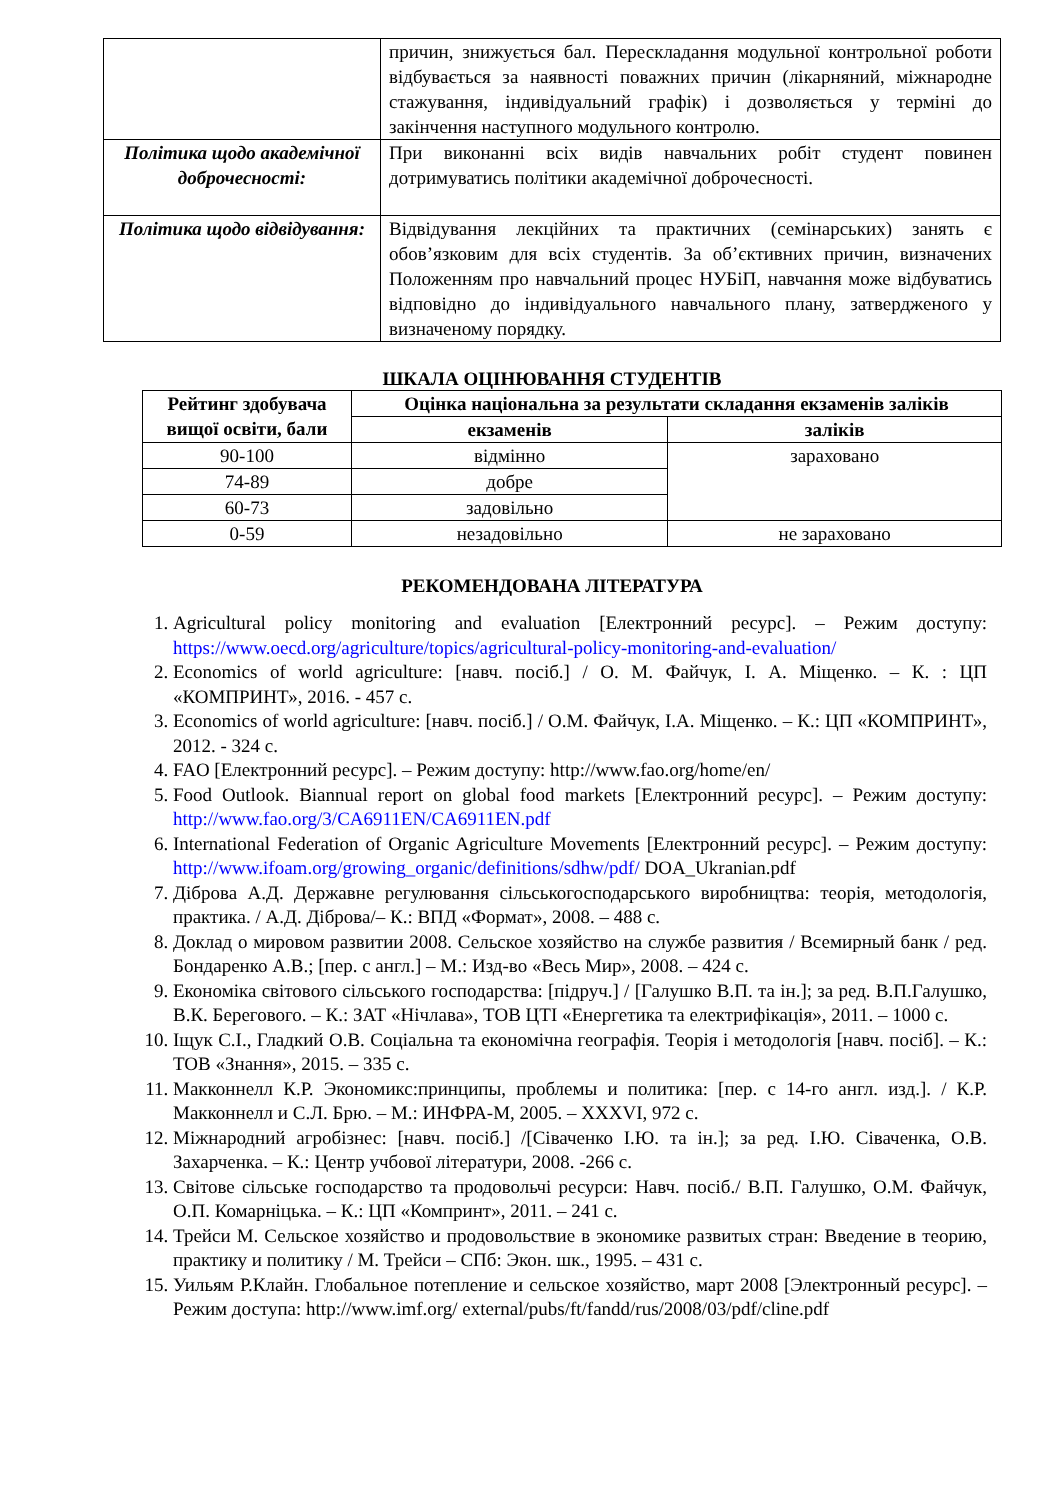| | причин, знижується бал. Перескладання модульної контрольної роботи відбувається за наявності поважних причин (лікарняний, міжнародне стажування, індивідуальний графік) і дозволяється у терміні до закінчення наступного модульного контролю. |
| Політика щодо академічної доброчесності: | При виконанні всіх видів навчальних робіт студент повинен дотримуватись політики академічної доброчесності. |
| Політика щодо відвідування: | Відвідування лекційних та практичних (семінарських) занять є обов’язковим для всіх студентів. За об’єктивних причин, визначених Положенням про навчальний процес НУБіП, навчання може відбуватись відповідно до індивідуального навчального плану, затвердженого у визначеному порядку. |
ШКАЛА ОЦІНЮВАННЯ СТУДЕНТІВ
| Рейтинг здобувача вищої освіти, бали | Оцінка національна за результати складання екзаменів заліків | |
| --- | --- | --- |
| | екзаменів | заліків |
| 90-100 | відмінно | зараховано |
| 74-89 | добре | |
| 60-73 | задовільно | |
| 0-59 | незадовільно | не зараховано |
РЕКОМЕНДОВАНА ЛІТЕРАТУРА
1. Agricultural policy monitoring and evaluation [Електронний ресурс]. – Режим доступу: https://www.oecd.org/agriculture/topics/agricultural-policy-monitoring-and-evaluation/
2. Economics of world agriculture: [навч. посіб.] / О. М. Файчук, І. А. Міщенко. – К. : ЦП «КОМПРИНТ», 2016. - 457 с.
3. Economics of world agriculture: [навч. посіб.] / О.М. Файчук, І.А. Міщенко. – К.: ЦП «КОМПРИНТ», 2012. - 324 с.
4. FAO [Електронний ресурс]. – Режим доступу: http://www.fao.org/home/en/
5. Food Outlook. Biannual report on global food markets [Електронний ресурс]. – Режим доступу: http://www.fao.org/3/CA6911EN/CA6911EN.pdf
6. International Federation of Organic Agriculture Movements [Електронний ресурс]. – Режим доступу: http://www.ifoam.org/growing_organic/definitions/sdhw/pdf/ DOA_Ukranian.pdf
7. Діброва А.Д. Державне регулювання сільськогосподарського виробництва: теорія, методологія, практика. / А.Д. Діброва/– К.: ВПД «Формат», 2008. – 488 с.
8. Доклад о мировом развитии 2008. Сельское хозяйство на службе развития / Всемирный банк / ред. Бондаренко А.В.; [пер. с англ.] – М.: Изд-во «Весь Мир», 2008. – 424 с.
9. Економіка світового сільського господарства: [підруч.] / [Галушко В.П. та ін.]; за ред. В.П.Галушко, В.К. Берегового. – К.: ЗАТ «Нічлава», ТОВ ЦТІ «Енергетика та електрифікація», 2011. – 1000 с.
10. Іщук С.І., Гладкий О.В. Соціальна та економічна географія. Теорія і методологія [навч. посіб]. – К.: ТОВ «Знання», 2015. – 335 с.
11. Макконнелл К.Р. Экономикс:принципы, проблемы и политика: [пер. с 14-го англ. изд.]. / К.Р. Макконнелл и С.Л. Брю. – М.: ИНФРА-М, 2005. – XXXVI, 972 с.
12. Міжнародний агробізнес: [навч. посіб.] /[Сіваченко І.Ю. та ін.]; за ред. І.Ю. Сіваченка, О.В. Захарченка. – К.: Центр учбової літератури, 2008. -266 с.
13. Світове сільське господарство та продовольчі ресурси: Навч. посіб./ В.П. Галушко, О.М. Файчук, О.П. Комарніцька. – К.: ЦП «Компринт», 2011. – 241 с.
14. Трейси М. Сельское хозяйство и продовольствие в экономике развитых стран: Введение в теорию, практику и политику / М. Трейси – СПб: Экон. шк., 1995. – 431 с.
15. Уильям Р.Клайн. Глобальное потепление и сельское хозяйство, март 2008 [Электронный ресурс]. – Режим доступа: http://www.imf.org/ external/pubs/ft/fandd/rus/2008/03/pdf/cline.pdf